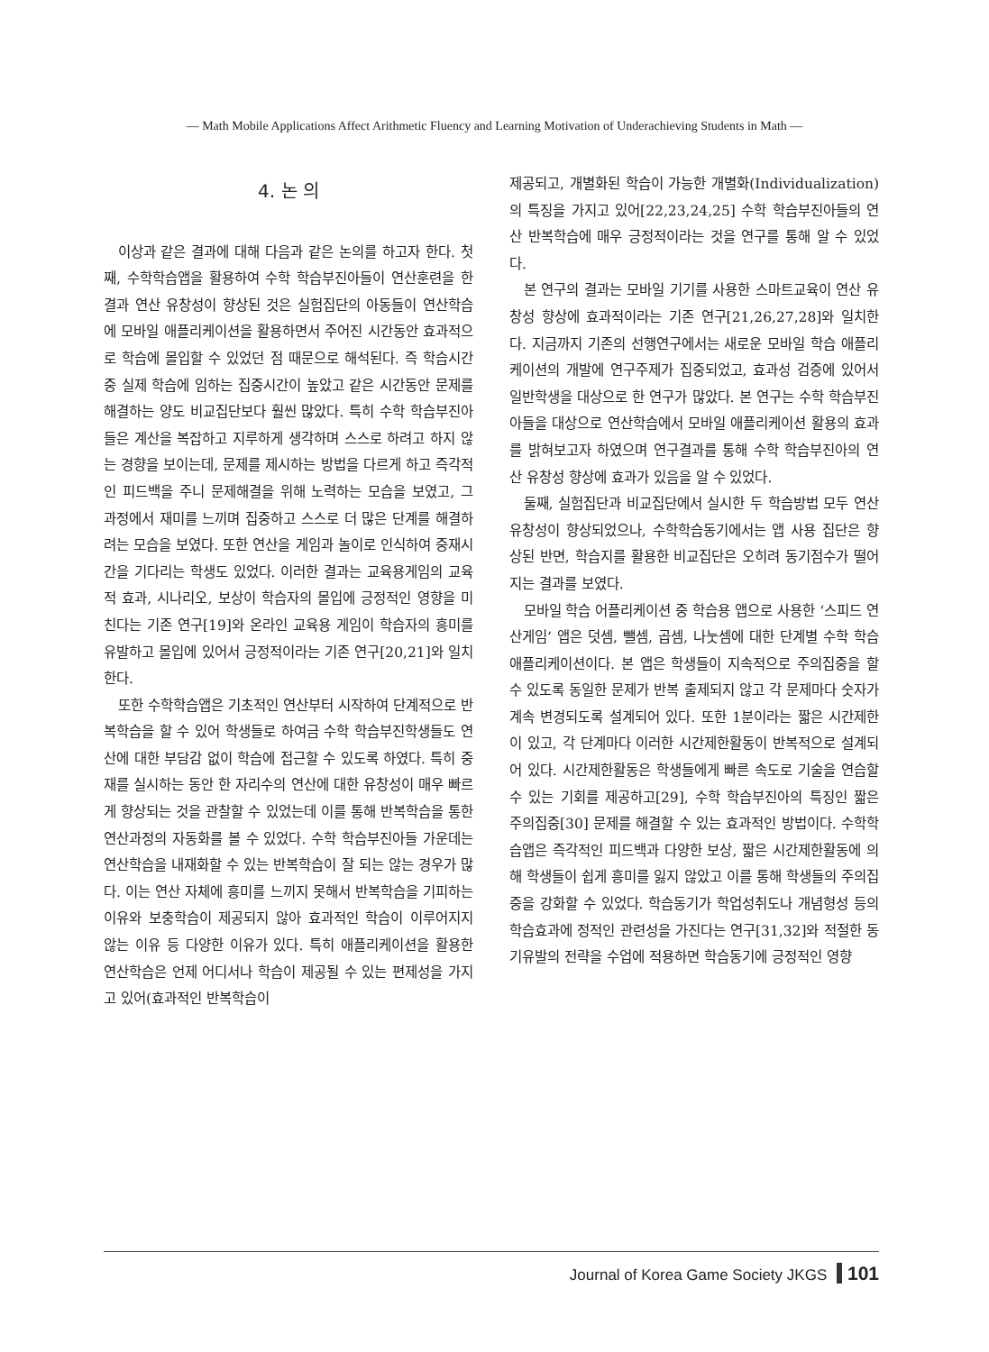— Math Mobile Applications Affect Arithmetic Fluency and Learning Motivation of Underachieving Students in Math —
4. 논 의
이상과 같은 결과에 대해 다음과 같은 논의를 하고자 한다. 첫째, 수학학습앱을 활용하여 수학 학습부진아들이 연산훈련을 한 결과 연산 유창성이 향상된 것은 실험집단의 아동들이 연산학습에 모바일 애플리케이션을 활용하면서 주어진 시간동안 효과적으로 학습에 몰입할 수 있었던 점 때문으로 해석된다. 즉 학습시간 중 실제 학습에 임하는 집중시간이 높았고 같은 시간동안 문제를 해결하는 양도 비교집단보다 훨씬 많았다. 특히 수학 학습부진아들은 계산을 복잡하고 지루하게 생각하며 스스로 하려고 하지 않는 경향을 보이는데, 문제를 제시하는 방법을 다르게 하고 즉각적인 피드백을 주니 문제해결을 위해 노력하는 모습을 보였고, 그 과정에서 재미를 느끼며 집중하고 스스로 더 많은 단계를 해결하려는 모습을 보였다. 또한 연산을 게임과 놀이로 인식하여 중재시간을 기다리는 학생도 있었다. 이러한 결과는 교육용게임의 교육적 효과, 시나리오, 보상이 학습자의 몰입에 긍정적인 영향을 미친다는 기존 연구[19]와 온라인 교육용 게임이 학습자의 흥미를 유발하고 몰입에 있어서 긍정적이라는 기존 연구[20,21]와 일치한다.
또한 수학학습앱은 기초적인 연산부터 시작하여 단계적으로 반복학습을 할 수 있어 학생들로 하여금 수학 학습부진학생들도 연산에 대한 부담감 없이 학습에 접근할 수 있도록 하였다. 특히 중재를 실시하는 동안 한 자리수의 연산에 대한 유창성이 매우 빠르게 향상되는 것을 관찰할 수 있었는데 이를 통해 반복학습을 통한 연산과정의 자동화를 볼 수 있었다. 수학 학습부진아들 가운데는 연산학습을 내재화할 수 있는 반복학습이 잘 되는 않는 경우가 많다. 이는 연산 자체에 흥미를 느끼지 못해서 반복학습을 기피하는 이유와 보충학습이 제공되지 않아 효과적인 학습이 이루어지지 않는 이유 등 다양한 이유가 있다. 특히 애플리케이션을 활용한 연산학습은 언제 어디서나 학습이 제공될 수 있는 편제성을 가지고 있어(효과적인 반복학습이
제공되고, 개별화된 학습이 가능한 개별화(Individualization)의 특징을 가지고 있어[22,23,24,25] 수학 학습부진아들의 연산 반복학습에 매우 긍정적이라는 것을 연구를 통해 알 수 있었다.
본 연구의 결과는 모바일 기기를 사용한 스마트교육이 연산 유창성 향상에 효과적이라는 기존 연구[21,26,27,28]와 일치한다. 지금까지 기존의 선행연구에서는 새로운 모바일 학습 애플리케이션의 개발에 연구주제가 집중되었고, 효과성 검증에 있어서 일반학생을 대상으로 한 연구가 많았다. 본 연구는 수학 학습부진아들을 대상으로 연산학습에서 모바일 애플리케이션 활용의 효과를 밝혀보고자 하였으며 연구결과를 통해 수학 학습부진아의 연산 유창성 향상에 효과가 있음을 알 수 있었다.
둘째, 실험집단과 비교집단에서 실시한 두 학습방법 모두 연산 유창성이 향상되었으나, 수학학습동기에서는 앱 사용 집단은 향상된 반면, 학습지를 활용한 비교집단은 오히려 동기점수가 떨어지는 결과를 보였다.
모바일 학습 어플리케이션 중 학습용 앱으로 사용한 ‘스피드 연산게임’ 앱은 덧셈, 뺄셈, 곱셈, 나눗셈에 대한 단계별 수학 학습 애플리케이션이다. 본 앱은 학생들이 지속적으로 주의집중을 할 수 있도록 동일한 문제가 반복 출제되지 않고 각 문제마다 숫자가 계속 변경되도록 설계되어 있다. 또한 1분이라는 짧은 시간제한이 있고, 각 단계마다 이러한 시간제한활동이 반복적으로 설계되어 있다. 시간제한활동은 학생들에게 빠른 속도로 기술을 연습할 수 있는 기회를 제공하고[29], 수학 학습부진아의 특징인 짧은 주의집중[30] 문제를 해결할 수 있는 효과적인 방법이다. 수학학습앱은 즉각적인 피드백과 다양한 보상, 짧은 시간제한활동에 의해 학생들이 쉽게 흥미를 잃지 않았고 이를 통해 학생들의 주의집중을 강화할 수 있었다. 학습동기가 학업성취도나 개념형성 등의 학습효과에 정적인 관련성을 가진다는 연구[31,32]와 적절한 동기유발의 전략을 수업에 적용하면 학습동기에 긍정적인 영향
Journal of Korea Game Society JKGS 101